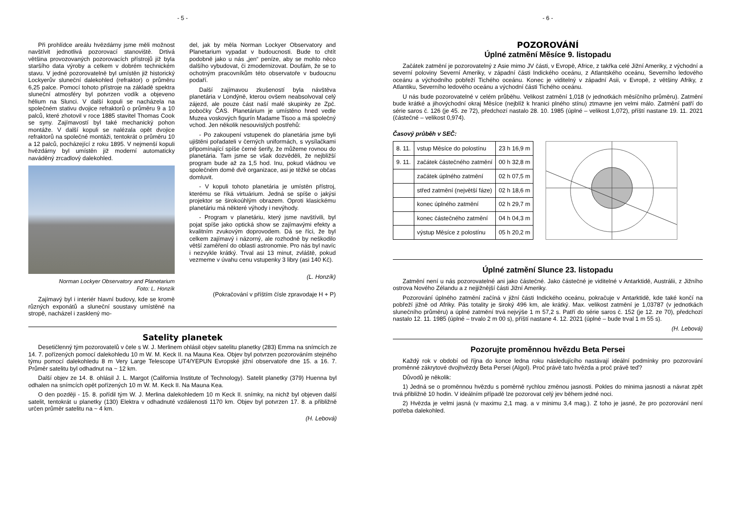- 5 -
Při prohlídce areálu hvězdárny jsme měli možnost navštívit jednotlivá pozorovací stanoviště. Drtivá většina provozovaných pozorovacích přístrojů již byla staršího data výroby a celkem v dobrém technickém stavu. V jedné pozorovatelně byl umístěn již historický Lockyerův sluneční dalekohled (refraktor) o průměru 6,25 palce. Pomocí tohoto přístroje na základě spektra sluneční atmosféry byl potvrzen vodík a objeveno hélium na Slunci. V další kopuli se nacházela na společném stativu dvojice refraktorů o průměru 9 a 10 palců, které zhotovil v roce 1885 stavitel Thomas Cook se syny. Zajímavostí byl také mechanický pohon montáže. V další kopuli se nalézala opět dvojice refraktorů na společné montáži, tentokrát o průměru 10 a 12 palců, pocházející z roku 1895. V nejmenší kopuli hvězdárny byl umístěn již moderní automaticky naváděný zrcadlový dalekohled.
Norman Lockyer Observatory and Planetarium
Foto: L. Honzík
Zajímavý byl i interiér hlavní budovy, kde se kromě různých exponátů a sluneční soustavy umístěné na stropě, nacházel i zasklený mo-
del, jak by měla Norman Lockyer Observatory and Planetarium vypadat v budoucnosti. Bude to chtít podobně jako u nás „jen“ peníze, aby se mohlo něco dalšího vybudovat, či zmodernizovat. Doufám, že se to ochotným pracovníkům této observatoře v budoucnu podaří.
Další zajímavou zkušeností byla návštěva planetária v Londýně, kterou ovšem neabsolvoval celý zájezd, ale pouze část naší malé skupinky ze Zpč. pobočky ČAS. Planetárium je umístěno hned vedle Muzea voskových figurín Madame Tisoo a má společný vchod. Jen několik nesouvislých postřehů:
- Po zakoupení vstupenek do planetária jsme byli ujištěni pořadateli v černých uniformách, s vysílačkami připomínající spíše černé šerify, že můžeme rovnou do planetária. Tam jsme se však dozvěděli, že nejbližší program bude až za 1,5 hod. Inu, pokud vládnou ve společném domě dvě organizace, asi je těžké se občas domluvit.
- V kopuli tohoto planetária je umístěn přístroj, kterému se říká virtuárium. Jedná se spíše o jakýsi projektor se širokoúhlým obrazem. Oproti klasickému planetáriu má některé výhody i nevýhody.
- Program v planetáriu, který jsme navštívili, byl pojat spíše jako optická show se zajímavými efekty a kvalitním zvukovým doprovodem. Dá se říci, že byl celkem zajímavý i názorný, ale rozhodně by neškodilo větší zaměření do oblasti astronomie. Pro nás byl navíc i nezvykle krátký. Trval asi 13 minut, zvláště, pokud vezmeme v úvahu cenu vstupenky 3 libry (asi 140 Kč).
(L. Honzík)
(Pokračování v příštím čísle zpravodaje H + P)
Satelity planetek
Desetičlenný tým pozorovatelů v čele s W. J. Merlinem ohlásil objev satelitu planetky (283) Emma na snímcích ze 14. 7. pořízených pomocí dalekohledu 10 m W. M. Keck II. na Mauna Kea. Objev byl potvrzen pozorováním stejného týmu pomocí dalekohledu 8 m Very Large Telescope UT4/YEPUN Evropské jižní observatoře dne 15. a 16. 7. Průměr satelitu byl odhadnut na ~ 12 km.
Další objev ze 14. 8. ohlásil J. L. Margot (California Institute of Technology). Satelit planetky (379) Huenna byl odhalen na snímcích opět pořízených 10 m W. M. Keck II. Na Mauna Kea.
O den později - 15. 8. pořídil tým W. J. Merlina dalekohledem 10 m Keck II. snímky, na nichž byl objeven další satelit, tentokrát u planetky (130) Elektra v odhadnuté vzdálenosti 1170 km. Objev byl potvrzen 17. 8. a přibližně určen průměr satelitu na ~ 4 km.
(H. Lebová)
- 6 -
POZOROVÁNÍ
Úplné zatmění Měsíce 9. listopadu
Začátek zatmění je pozorovatelný z Asie mimo JV části, v Evropě, Africe, z takřka celé Jižní Ameriky, z východní a severní poloviny Severní Ameriky, v západní části Indického oceánu, z Atlantského oceánu, Severního ledového oceánu a východního pobřeží Tichého oceánu. Konec je viditelný v západní Asii, v Evropě, z většiny Afriky, z Atlantiku, Severního ledového oceánu a východní části Tichého oceánu.
U nás bude pozorovatelné v celém průběhu. Velikost zatmění 1,018 (v jednotkách měsíčního průměru). Zatmění bude krátké a jihovýchodní okraj Měsíce (nejblíž k hranici plného stínu) ztmavne jen velmi málo. Zatmění patří do série saros č. 126 (je 45. ze 72), předchozí nastalo 28. 10. 1985 (úplné – velikost 1,072), příští nastane 19. 11. 2021 (částečné – velikost 0,974).
Časový průběh v SEČ:
| 8. 11. | vstup Měsíce do polostínu | 23 h 16,9 m |
| 9. 11. | začátek částečného zatmění | 00 h 32,8 m |
| | začátek úplného zatmění | 02 h 07,5 m |
| | střed zatmění (největší fáze) | 02 h 18,6 m |
| | konec úplného zatmění | 02 h 29,7 m |
| | konec částečného zatmění | 04 h 04,3 m |
| | výstup Měsíce z polostínu | 05 h 20,2 m |
Úplné zatmění Slunce 23. listopadu
Zatmění není u nás pozorovatelné ani jako částečné. Jako částečné je viditelné v Antarktidě, Austrálii, z Jižního ostrova Nového Zélandu a z nejjižnější části Jižní Ameriky.
Pozorování úplného zatmění začíná v jižní části Indického oceánu, pokračuje v Antarktidě, kde také končí na pobřeží jižně od Afriky. Pás totality je široký 496 km, ale krátký. Max. velikost zatmění je 1,03787 (v jednotkách slunečního průměru) a úplné zatmění trvá nejvýše 1 m 57,2 s. Patří do série saros č. 152 (je 12. ze 70), předchozí nastalo 12. 11. 1985 (úplné – trvalo 2 m 00 s), příští nastane 4. 12. 2021 (úplné – bude trval 1 m 55 s).
(H. Lebová)
Pozorujte proměnnou hvězdu Beta Persei
Každý rok v období od října do konce ledna roku následujícího nastávají ideální podmínky pro pozorování proměnné zákrytové dvojhvězdy Beta Persei (Algol). Proč právě tato hvězda a proč právě teď?
Důvodů je několik:
1) Jedná se o proměnnou hvězdu s poměrně rychlou změnou jasnosti. Pokles do minima jasnosti a návrat zpět trvá přibližně 10 hodin. V ideálním případě lze pozorovat celý jev během jedné noci.
2) Hvězda je velmi jasná (v maximu 2,1 mag. a v minimu 3,4 mag.). Z toho je jasné, že pro pozorování není potřeba dalekohled.